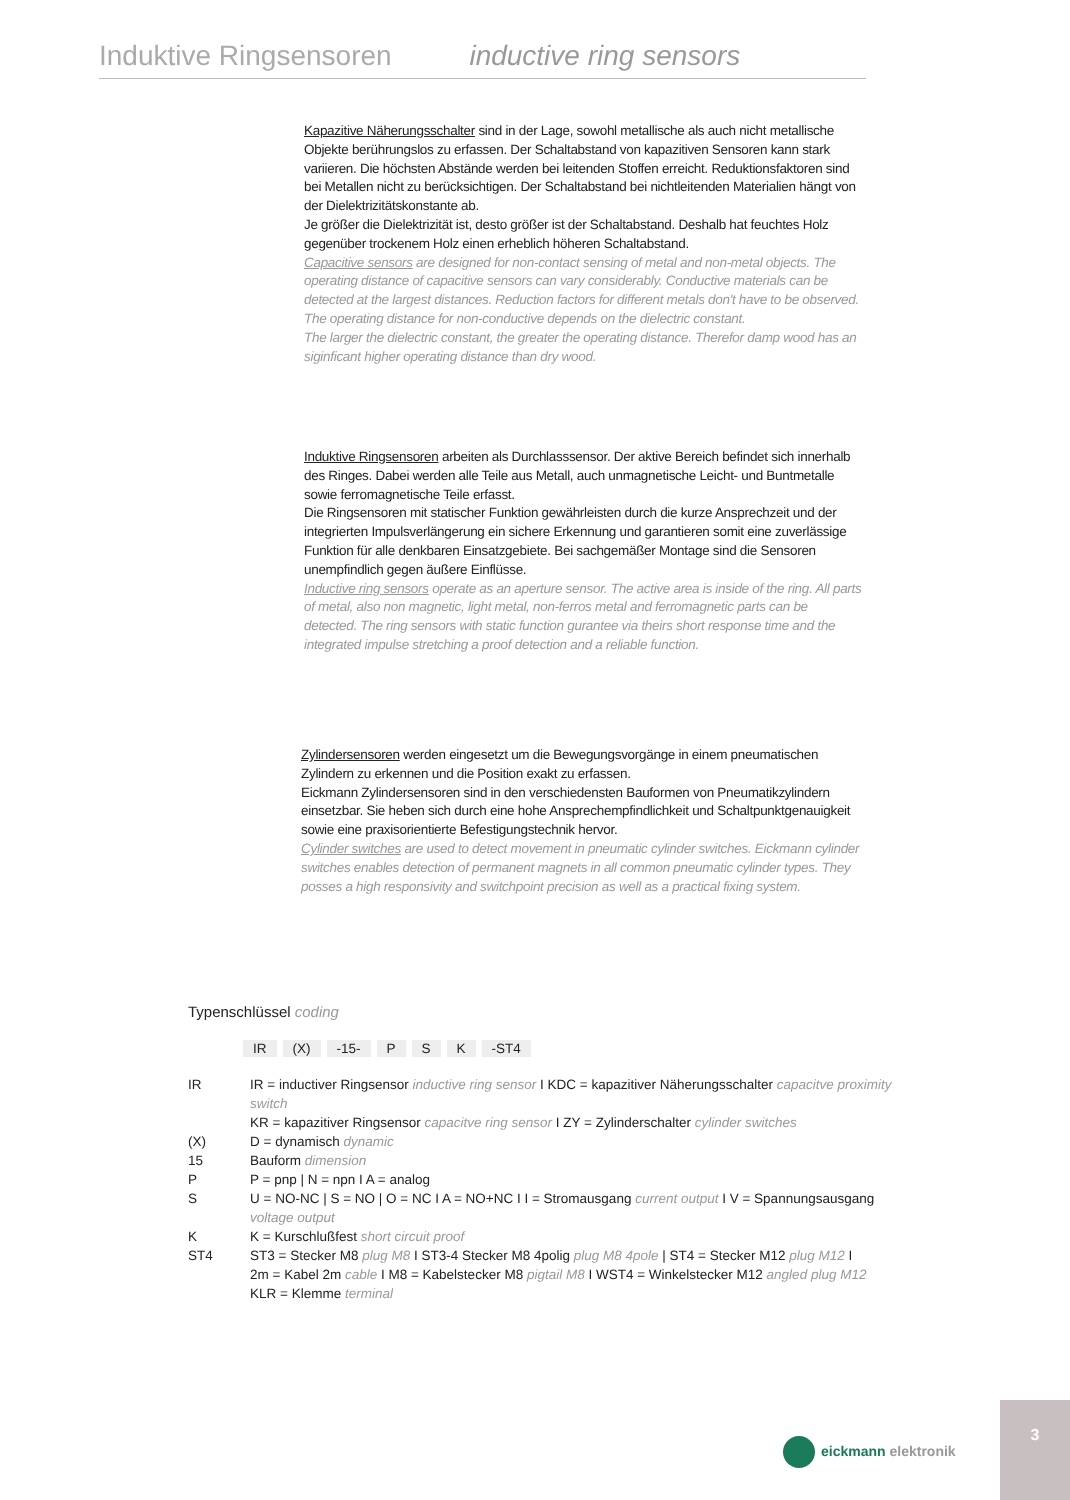Induktive Ringsensoren inductive ring sensors
Kapazitive Näherungsschalter sind in der Lage, sowohl metallische als auch nicht metallische Objekte berührungslos zu erfassen. Der Schaltabstand von kapazitiven Sensoren kann stark variieren. Die höchsten Abstände werden bei leitenden Stoffen erreicht. Reduktionsfaktoren sind bei Metallen nicht zu berücksichtigen. Der Schaltabstand bei nichtleitenden Materialien hängt von der Dielektrizitätskonstante ab.
Je größer die Dielektrizität ist, desto größer ist der Schaltabstand. Deshalb hat feuchtes Holz gegenüber trockenem Holz einen erheblich höheren Schaltabstand.
Capacitive sensors are designed for non-contact sensing of metal and non-metal objects. The operating distance of capacitive sensors can vary considerably. Conductive materials can be detected at the largest distances. Reduction factors for different metals don't have to be observed. The operating distance for non-conductive depends on the dielectric constant.
The larger the dielectric constant, the greater the operating distance. Therefor damp wood has an siginficant higher operating distance than dry wood.
Induktive Ringsensoren arbeiten als Durchlasssensor. Der aktive Bereich befindet sich innerhalb des Ringes. Dabei werden alle Teile aus Metall, auch unmagnetische Leicht- und Buntmetalle sowie ferromagnetische Teile erfasst.
Die Ringsensoren mit statischer Funktion gewährleisten durch die kurze Ansprechzeit und der integrierten Impulsverlängerung ein sichere Erkennung und garantieren somit eine zuverlässige Funktion für alle denkbaren Einsatzgebiete. Bei sachgemäßer Montage sind die Sensoren unempfindlich gegen äußere Einflüsse.
Inductive ring sensors operate as an aperture sensor. The active area is inside of the ring. All parts of metal, also non magnetic, light metal, non-ferros metal and ferromagnetic parts can be detected. The ring sensors with static function gurantee via theirs short response time and the integrated impulse stretching a proof detection and a reliable function.
Zylindersensoren werden eingesetzt um die Bewegungsvorgänge in einem pneumatischen Zylindern zu erkennen und die Position exakt zu erfassen.
Eickmann Zylindersensoren sind in den verschiedensten Bauformen von Pneumatikzylindern einsetzbar. Sie heben sich durch eine hohe Ansprechempfindlichkeit und Schaltpunktgenauigkeit sowie eine praxisorientierte Befestigungstechnik hervor.
Cylinder switches are used to detect movement in pneumatic cylinder switches. Eickmann cylinder switches enables detection of permanent magnets in all common pneumatic cylinder types. They posses a high responsivity and switchpoint precision as well as a practical fixing system.
Typenschlüssel coding
| IR | (X) | -15- | P | S | K | -ST4 |
| IR | IR = inductiver Ringsensor inductive ring sensor I KDC = kapazitiver Näherungsschalter capacitve proximity switch KR = kapazitiver Ringsensor capacitve ring sensor I ZY = Zylinderschalter cylinder switches |
| (X) | D = dynamisch dynamic |
| 15 | Bauform dimension |
| P | P = pnp / N = npn I A = analog |
| S | U = NO-NC / S = NO / O = NC I A = NO+NC I I = Stromausgang current output I V = Spannungsausgang voltage output |
| K | K = Kurschlußfest short circuit proof |
| ST4 | ST3 = Stecker M8 plug M8 I ST3-4 Stecker M8 4polig plug M8 4pole / ST4 = Stecker M12 plug M12 I 2m = Kabel 2m cable I M8 = Kabelstecker M8 pigtail M8 I WST4 = Winkelstecker M12 angled plug M12 KLR = Klemme terminal |
eickmann elektronik
3